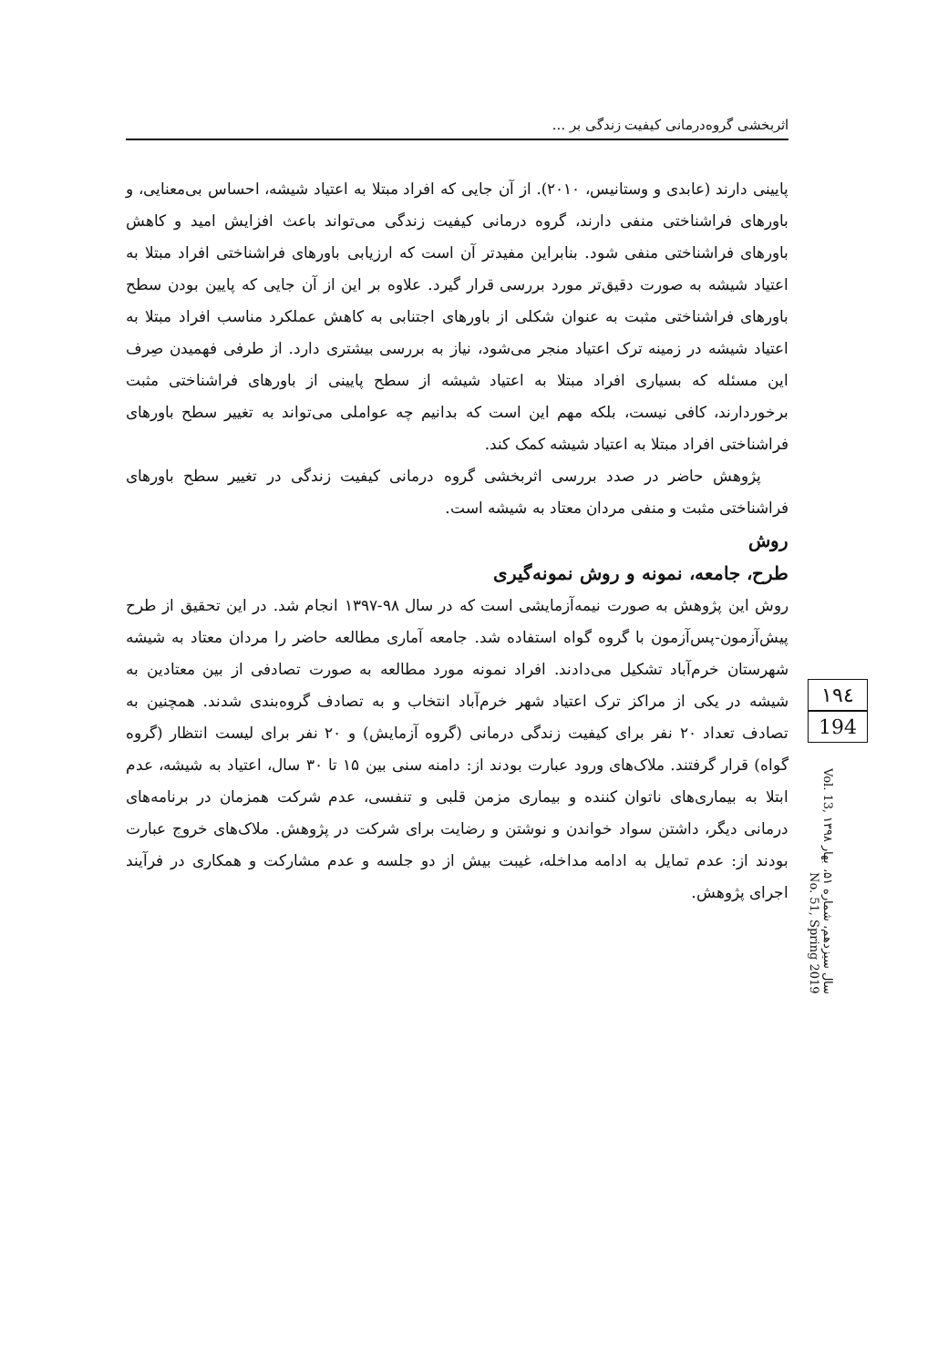اثربخشی گروه‌درمانی کیفیت زندگی بر ...
پایینی دارند (عابدی و وستانیس، ۲۰۱۰). از آن جایی که افراد مبتلا به اعتیاد شیشه، احساس بی‌معنایی، و باورهای فراشناختی منفی دارند، گروه درمانی کیفیت زندگی می‌تواند باعث افزایش امید و کاهش باورهای فراشناختی منفی شود. بنابراین مفیدتر آن است که ارزیابی باورهای فراشناختی افراد مبتلا به اعتیاد شیشه به صورت دقیق‌تر مورد بررسی قرار گیرد. علاوه بر این از آن جایی که پایین بودن سطح باورهای فراشناختی مثبت به عنوان شکلی از باورهای اجتنابی به کاهش عملکرد مناسب افراد مبتلا به اعتیاد شیشه در زمینه ترک اعتیاد منجر می‌شود، نیاز به بررسی بیشتری دارد. از طرفی فهمیدن صِرف این مسئله که بسیاری افراد مبتلا به اعتیاد شیشه از سطح پایینی از باورهای فراشناختی مثبت برخوردارند، کافی نیست، بلکه مهم این است که بدانیم چه عواملی می‌تواند به تغییر سطح باورهای فراشناختی افراد مبتلا به اعتیاد شیشه کمک کند.
پژوهش حاضر در صدد بررسی اثربخشی گروه درمانی کیفیت زندگی در تغییر سطح باورهای فراشناختی مثبت و منفی مردان معتاد به شیشه است.
روش
طرح، جامعه، نمونه و روش نمونه‌گیری
روش این پژوهش به صورت نیمه‌آزمایشی است که در سال ۹۸-۱۳۹۷ انجام شد. در این تحقیق از طرح پیش‌آزمون-پس‌آزمون با گروه گواه استفاده شد. جامعه آماری مطالعه حاضر را مردان معتاد به شیشه شهرستان خرم‌آباد تشکیل می‌دادند. افراد نمونه مورد مطالعه به صورت تصادفی از بین معتادین به شیشه در یکی از مراکز ترک اعتیاد شهر خرم‌آباد انتخاب و به تصادف گروه‌بندی شدند. همچنین به تصادف تعداد ۲۰ نفر برای کیفیت زندگی درمانی (گروه آزمایش) و ۲۰ نفر برای لیست انتظار (گروه گواه) قرار گرفتند. ملاک‌های ورود عبارت بودند از: دامنه سنی بین ۱۵ تا ۳۰ سال، اعتیاد به شیشه، عدم ابتلا به بیماری‌های ناتوان کننده و بیماری مزمن قلبی و تنفسی، عدم شرکت همزمان در برنامه‌های درمانی دیگر، داشتن سواد خواندن و نوشتن و رضایت برای شرکت در پژوهش. ملاک‌های خروج عبارت بودند از: عدم تمایل به ادامه مداخله، غیبت بیش از دو جلسه و عدم مشارکت و همکاری در فرآیند اجرای پژوهش.
۱۹٤
194
سال سیزدهم، شماره ۵۱، بهار ۱۳۹۸ Vol. 13, No. 51, Spring 2019